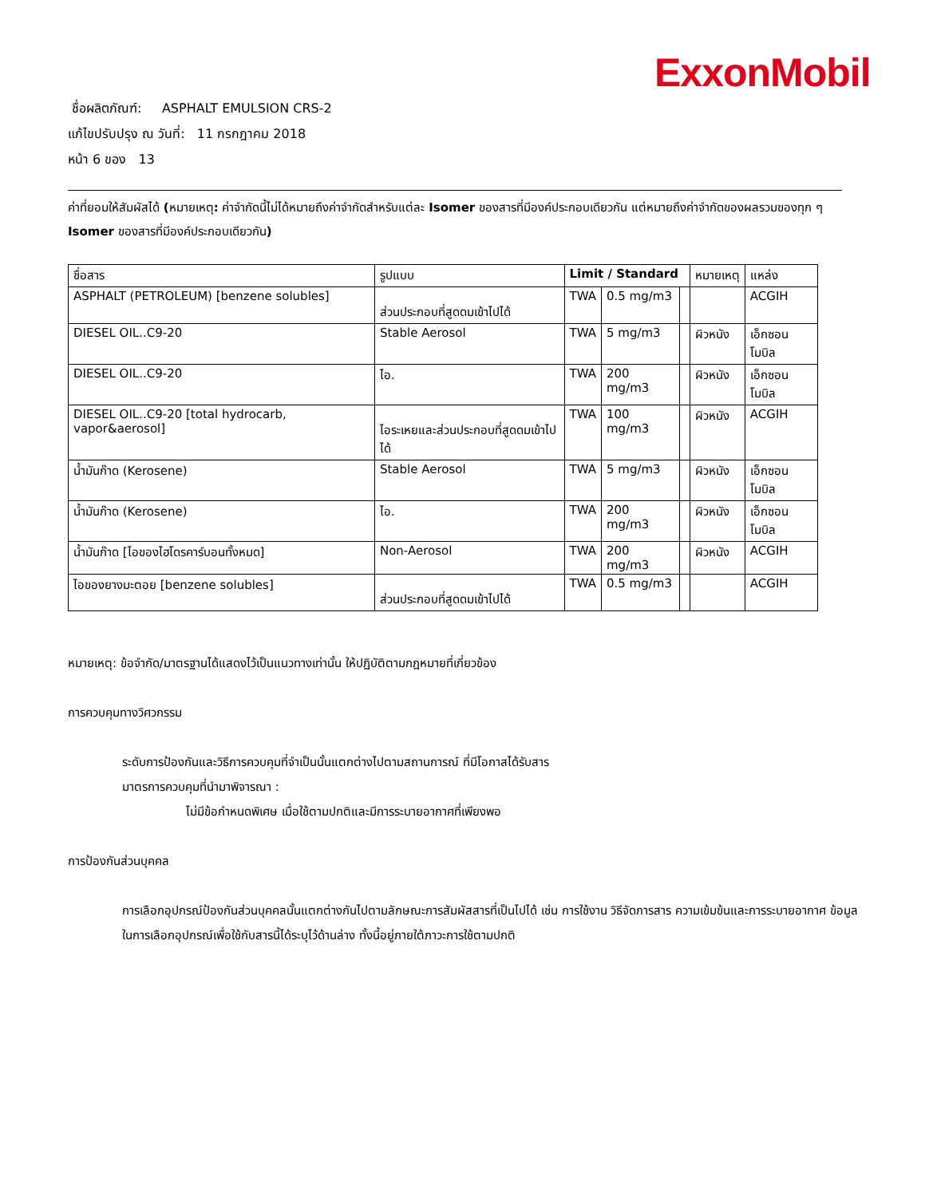ExxonMobil
ชื่อผลิตภัณฑ์: ASPHALT EMULSION CRS-2
แก้ไขปรับปรุง ณ วันที่: 11 กรกฎาคม 2018
หน้า 6 ของ 13
ค่าที่ยอมให้สัมผัสได้ (หมายเหตุ: ค่าจำกัดนี้ไม่ได้หมายถึงค่าจำกัดสำหรับแต่ละ Isomer ของสารที่มีองค์ประกอบเดียวกัน แต่หมายถึงค่าจำกัดของผลรวมของทุก ๆ Isomer ของสารที่มีองค์ประกอบเดียวกัน)
| ชื่อสาร | รูปแบบ | Limit / Standard | | | หมายเหตุ | แหล่ง |
| --- | --- | --- | --- | --- | --- | --- |
| ASPHALT (PETROLEUM) [benzene solubles] | ส่วนประกอบที่สูดดมเข้าไปได้ | TWA | 0.5 mg/m3 | | | ACGIH |
| DIESEL OIL..C9-20 | Stable Aerosol | TWA | 5 mg/m3 | | ผิวหนัง | เอ็กซอนโมบิล |
| DIESEL OIL..C9-20 | ไอ. | TWA | 200 mg/m3 | | ผิวหนัง | เอ็กซอนโมบิล |
| DIESEL OIL..C9-20 [total hydrocarb, vapor&aerosol] | ไอระเหยและส่วนประกอบที่สูดดมเข้าไปได้ | TWA | 100 mg/m3 | | ผิวหนัง | ACGIH |
| น้ำมันก๊าด (Kerosene) | Stable Aerosol | TWA | 5 mg/m3 | | ผิวหนัง | เอ็กซอนโมบิล |
| น้ำมันก๊าด (Kerosene) | ไอ. | TWA | 200 mg/m3 | | ผิวหนัง | เอ็กซอนโมบิล |
| น้ำมันก๊าด [ไอของไฮโดรคาร์บอนทั้งหมด] | Non-Aerosol | TWA | 200 mg/m3 | | ผิวหนัง | ACGIH |
| ไอของยางมะตอย [benzene solubles] | ส่วนประกอบที่สูดดมเข้าไปได้ | TWA | 0.5 mg/m3 | | | ACGIH |
หมายเหตุ: ข้อจำกัด/มาตรฐานได้แสดงไว้เป็นแนวทางเท่านั้น ให้ปฏิบัติตามกฎหมายที่เกี่ยวข้อง
การควบคุมทางวิศวกรรม
ระดับการป้องกันและวิธีการควบคุมที่จำเป็นนั้นแตกต่างไปตามสถานการณ์ ที่มีโอกาสได้รับสาร
มาตรการควบคุมที่นำมาพิจารณา :
ไม่มีข้อกำหนดพิเศษ เมื่อใช้ตามปกติและมีการระบายอากาศที่เพียงพอ
การป้องกันส่วนบุคคล
การเลือกอุปกรณ์ป้องกันส่วนบุคคลนั้นแตกต่างกันไปตามลักษณะการสัมผัสสารที่เป็นไปได้ เช่น การใช้งาน วิธีจัดการสาร ความเข้มข้นและการระบายอากาศ ข้อมูลในการเลือกอุปกรณ์เพื่อใช้กับสารนี้ได้ระบุไว้ด้านล่าง ทั้งนี้อยู่ภายใต้ภาวะการใช้ตามปกติ